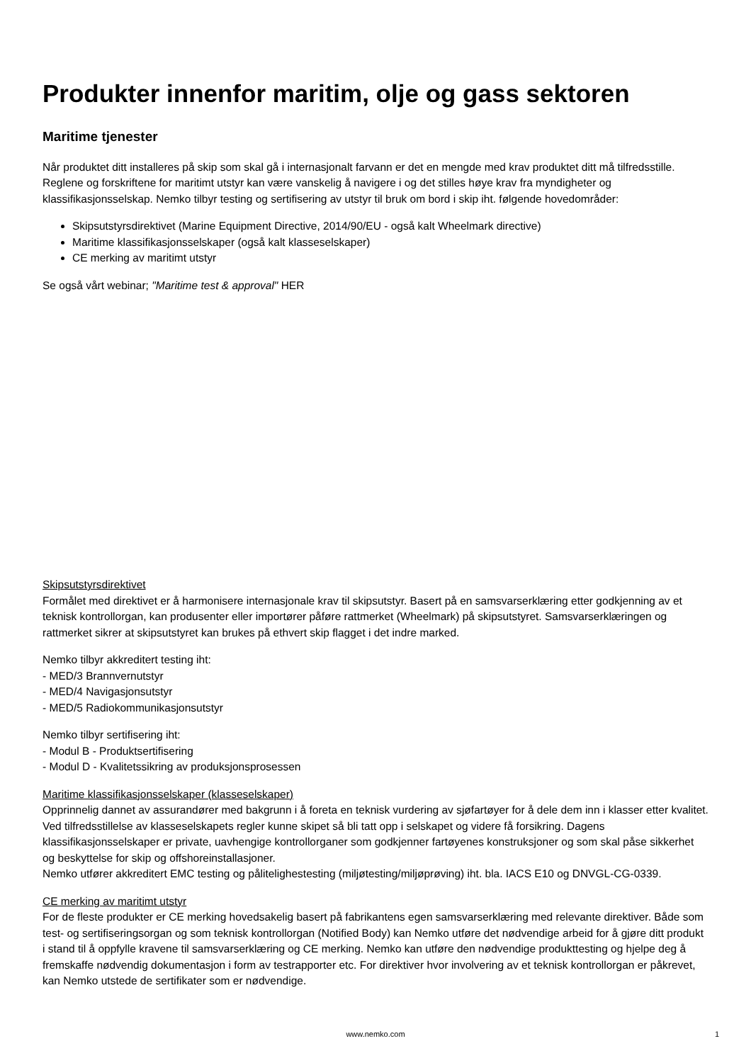Produkter innenfor maritim, olje og gass sektoren
Maritime tjenester
Når produktet ditt installeres på skip som skal gå i internasjonalt farvann er det en mengde med krav produktet ditt må tilfredsstille. Reglene og forskriftene for maritimt utstyr kan være vanskelig å navigere i og det stilles høye krav fra myndigheter og klassifikasjonsselskap. Nemko tilbyr testing og sertifisering av utstyr til bruk om bord i skip iht. følgende hovedområder:
Skipsutstyrsdirektivet (Marine Equipment Directive, 2014/90/EU - også kalt Wheelmark directive)
Maritime klassifikasjonsselskaper (også kalt klasseselskaper)
CE merking av maritimt utstyr
Se også vårt webinar; "Maritime test & approval" HER
Skipsutstyrsdirektivet
Formålet med direktivet er å harmonisere internasjonale krav til skipsutstyr. Basert på en samsvarserklæring etter godkjenning av et teknisk kontrollorgan, kan produsenter eller importører påføre rattmerket (Wheelmark) på skipsutstyret. Samsvarserklæringen og rattmerket sikrer at skipsutstyret kan brukes på ethvert skip flagget i det indre marked.
Nemko tilbyr akkreditert testing iht:
- MED/3 Brannvernutstyr
- MED/4 Navigasjonsutstyr
- MED/5 Radiokommunikasjonsutstyr
Nemko tilbyr sertifisering iht:
- Modul B - Produktsertifisering
- Modul D - Kvalitetssikring av produksjonsprosessen
Maritime klassifikasjonsselskaper (klasseselskaper)
Opprinnelig dannet av assurandører med bakgrunn i å foreta en teknisk vurdering av sjøfartøyer for å dele dem inn i klasser etter kvalitet. Ved tilfredsstillelse av klasseselskapets regler kunne skipet så bli tatt opp i selskapet og videre få forsikring. Dagens klassifikasjonsselskaper er private, uavhengige kontrollorganer som godkjenner fartøyenes konstruksjoner og som skal påse sikkerhet og beskyttelse for skip og offshoreinstallasjoner.
Nemko utfører akkreditert EMC testing og pålitelighestesting (miljøtesting/miljøprøving) iht. bla. IACS E10 og DNVGL-CG-0339.
CE merking av maritimt utstyr
For de fleste produkter er CE merking hovedsakelig basert på fabrikantens egen samsvarserklæring med relevante direktiver. Både som test- og sertifiseringsorgan og som teknisk kontrollorgan (Notified Body) kan Nemko utføre det nødvendige arbeid for å gjøre ditt produkt i stand til å oppfylle kravene til samsvarserklæring og CE merking. Nemko kan utføre den nødvendige produkttesting og hjelpe deg å fremskaffe nødvendig dokumentasjon i form av testrapporter etc. For direktiver hvor involvering av et teknisk kontrollorgan er påkrevet, kan Nemko utstede de sertifikater som er nødvendige.
www.nemko.com 1